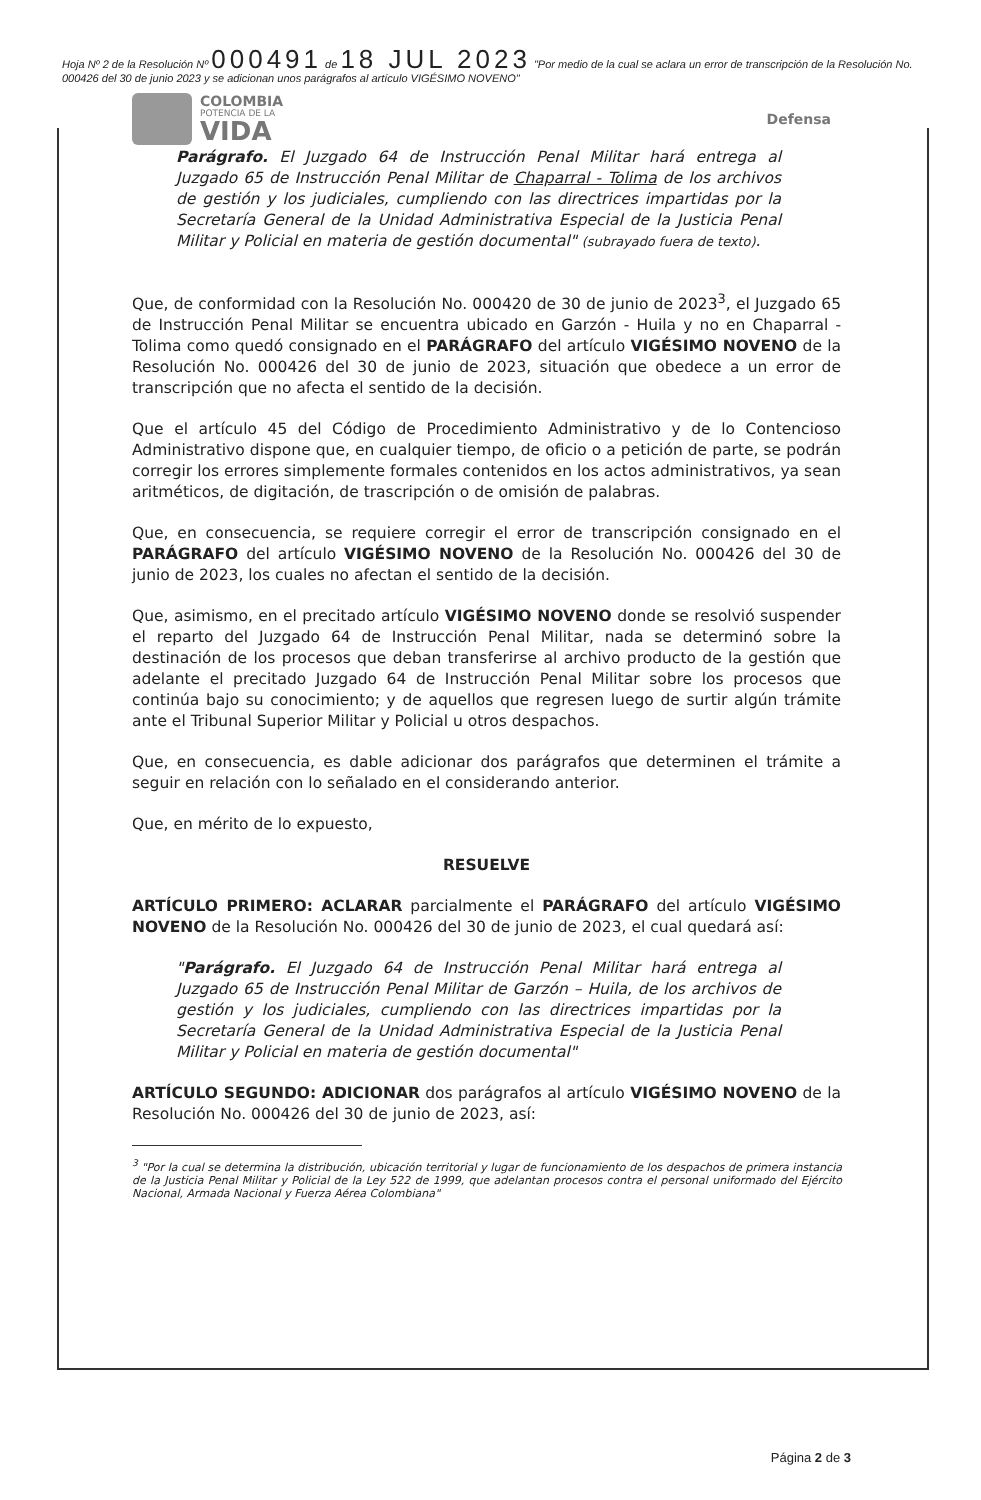Hoja Nº 2 de la Resolución Nº 000491 de 18 JUL 2023 "Por medio de la cual se aclara un error de transcripción de la Resolución No. 000426 del 30 de junio 2023 y se adicionan unos parágrafos al artículo VIGÉSIMO NOVENO"
COLOMBIA
POTENCIA DE LA
VIDA
Defensa
Parágrafo. El Juzgado 64 de Instrucción Penal Militar hará entrega al Juzgado 65 de Instrucción Penal Militar de Chaparral - Tolima de los archivos de gestión y los judiciales, cumpliendo con las directrices impartidas por la Secretaría General de la Unidad Administrativa Especial de la Justicia Penal Militar y Policial en materia de gestión documental" (subrayado fuera de texto).
Que, de conformidad con la Resolución No. 000420 de 30 de junio de 2023<sup>3</sup>, el Juzgado 65 de Instrucción Penal Militar se encuentra ubicado en Garzón - Huila y no en Chaparral - Tolima como quedó consignado en el PARÁGRAFO del artículo VIGÉSIMO NOVENO de la Resolución No. 000426 del 30 de junio de 2023, situación que obedece a un error de transcripción que no afecta el sentido de la decisión.
Que el artículo 45 del Código de Procedimiento Administrativo y de lo Contencioso Administrativo dispone que, en cualquier tiempo, de oficio o a petición de parte, se podrán corregir los errores simplemente formales contenidos en los actos administrativos, ya sean aritméticos, de digitación, de trascripción o de omisión de palabras.
Que, en consecuencia, se requiere corregir el error de transcripción consignado en el PARÁGRAFO del artículo VIGÉSIMO NOVENO de la Resolución No. 000426 del 30 de junio de 2023, los cuales no afectan el sentido de la decisión.
Que, asimismo, en el precitado artículo VIGÉSIMO NOVENO donde se resolvió suspender el reparto del Juzgado 64 de Instrucción Penal Militar, nada se determinó sobre la destinación de los procesos que deban transferirse al archivo producto de la gestión que adelante el precitado Juzgado 64 de Instrucción Penal Militar sobre los procesos que continúa bajo su conocimiento; y de aquellos que regresen luego de surtir algún trámite ante el Tribunal Superior Militar y Policial u otros despachos.
Que, en consecuencia, es dable adicionar dos parágrafos que determinen el trámite a seguir en relación con lo señalado en el considerando anterior.
Que, en mérito de lo expuesto,
RESUELVE
ARTÍCULO PRIMERO: ACLARAR parcialmente el PARÁGRAFO del artículo VIGÉSIMO NOVENO de la Resolución No. 000426 del 30 de junio de 2023, el cual quedará así:
"Parágrafo. El Juzgado 64 de Instrucción Penal Militar hará entrega al Juzgado 65 de Instrucción Penal Militar de Garzón – Huila, de los archivos de gestión y los judiciales, cumpliendo con las directrices impartidas por la Secretaría General de la Unidad Administrativa Especial de la Justicia Penal Militar y Policial en materia de gestión documental"
ARTÍCULO SEGUNDO: ADICIONAR dos parágrafos al artículo VIGÉSIMO NOVENO de la Resolución No. 000426 del 30 de junio de 2023, así:
<sup>3</sup> "Por la cual se determina la distribución, ubicación territorial y lugar de funcionamiento de los despachos de primera instancia de la Justicia Penal Militar y Policial de la Ley 522 de 1999, que adelantan procesos contra el personal uniformado del Ejército Nacional, Armada Nacional y Fuerza Aérea Colombiana"
Página 2 de 3